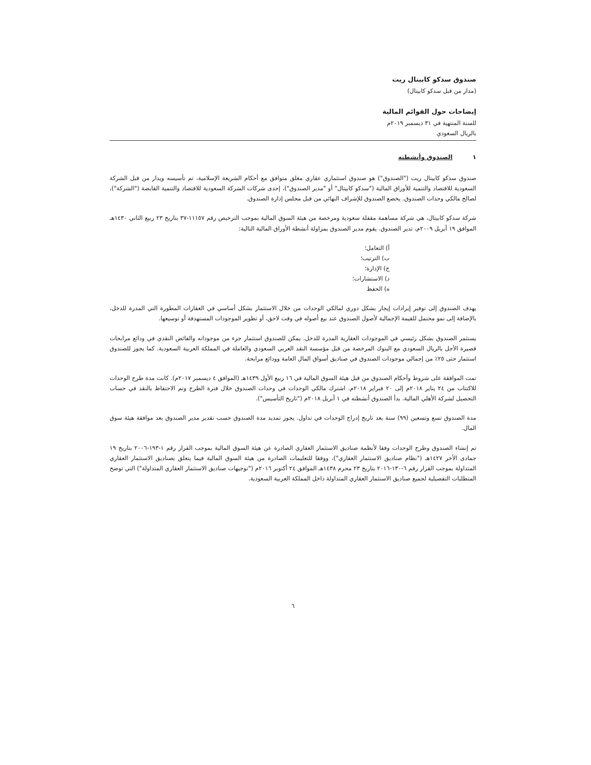صندوق سدكو كابيتال ريت
(مدار من قبل سدكو كابيتال)
إيضاحات حول القوائم المالية
للسنة المنتهية في ٣١ ديسمبر ٢٠١٩م
بالريال السعودي
١ الصندوق وأنشطته
صندوق سدكو كابيتال ريت ("الصندوق") هو صندوق استثماري عقاري مغلق متوافق مع أحكام الشريعة الإسلامية، تم تأسيسه ويدار من قبل الشركة السعودية للاقتصاد والتنمية للأوراق المالية ("سدكو كابيتال" أو "مدير الصندوق")، إحدى شركات الشركة السعودية للاقتصاد والتنمية القابضة ("الشركة")، لصالح مالكي وحدات الصندوق. يخضع الصندوق للإشراف النهائي من قبل مجلس إدارة الصندوق.
شركة سدكو كابيتال، هي شركة مساهمة مقفلة سعودية ومرخصة من هيئة السوق المالية بموجب الترخيص رقم ١١١٥٧-٣٧ بتاريخ ٢٣ ربيع الثاني ١٤٣٠هـ الموافق ١٩ أبريل ٢٠٠٩م، تدير الصندوق. يقوم مدير الصندوق بمزاولة أنشطة الأوراق المالية التالية:
أ) التعامل؛
ب) الترتيب؛
ج) الإدارة؛
د) الاستشارات؛
ه) الحفظ
يهدف الصندوق إلى توفير إيرادات إيجار بشكل دوري لمالكي الوحدات من خلال الاستثمار بشكل أساسي في العقارات المطورة التي المدرة للدخل، بالإضافة إلى نمو محتمل للقيمة الإجمالية لأصول الصندوق عند بيع أصوله في وقت لاحق، أو تطوير الموجودات المستهدفة أو توسيعها.
يستثمر الصندوق بشكل رئيسي في الموجودات العقارية المدرة للدخل. يمكن للصندوق استثمار جزء من موجوداته والفائض النقدي في ودائع مرابحات قصيرة الأجل بالريال السعودي مع البنوك المرخصة من قبل مؤسسة النقد العربي السعودي والعاملة في المملكة العربية السعودية. كما يجوز للصندوق استثمار حتى ٢٥٪ من إجمالي موجودات الصندوق في صناديق أسواق المال العامة وودائع مرابحة.
تمت الموافقة على شروط وأحكام الصندوق من قبل هيئة السوق المالية في ١٦ ربيع الأول ١٤٣٩هـ (الموافق ٤ ديسمبر ٢٠١٧م). كانت مدة طرح الوحدات للاكتتاب من ٢٤ يناير ٢٠١٨م إلى ٢٠ فبراير ٢٠١٨م. اشترك مالكي الوحدات في وحدات الصندوق خلال فترة الطرح وتم الاحتفاظ بالنقد في حساب التحصيل لشركة الأهلي المالية. بدأ الصندوق أنشطته في ١ أبريل ٢٠١٨م ("تاريخ التأسيس").
مدة الصندوق تسع وتسعين (٩٩) سنة بعد تاريخ إدراج الوحدات في تداول. يجوز تمديد مدة الصندوق حسب تقدير مدير الصندوق بعد موافقة هيئة سوق المال.
تم إنشاء الصندوق وطرح الوحدات وفقا لأنظمة صناديق الاستثمار العقاري الصادرة عن هيئة السوق المالية بموجب القرار رقم ١-١٩٣-٢٠٠٦ بتاريخ ١٩ جمادى الأخر ١٤٢٧هـ ("نظام صناديق الاستثمار العقاري")، ووفقا للتعليمات الصادرة من هيئة السوق المالية فيما يتعلق بصناديق الاستثمار العقاري المتداولة بموجب القرار رقم ٦-١٣٠-٢٠١٦ بتاريخ ٢٣ محرم ١٤٣٨هـ الموافق ٢٤ أكتوبر ٢٠١٦م ("توجيهات صناديق الاستثمار العقاري المتداولة") التي توضح المتطلبات التفصيلية لجميع صناديق الاستثمار العقاري المتداولة داخل المملكة العربية السعودية.
٦